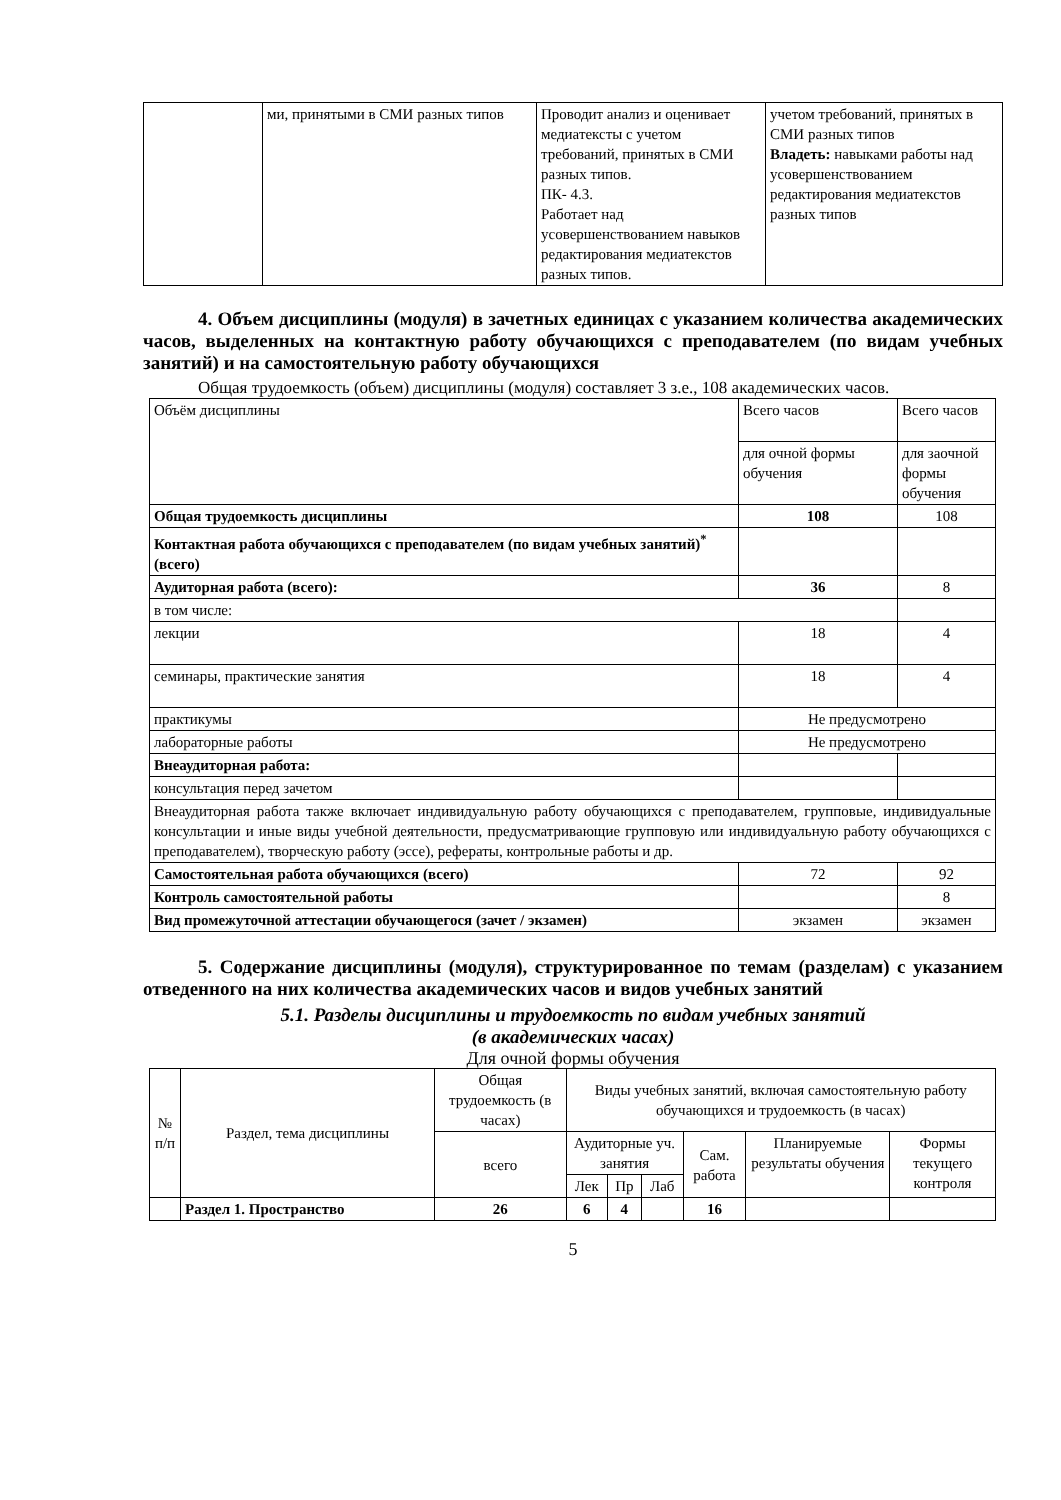| | ми, принятыми в СМИ разных типов | Проводит анализ и оценивает медиатексты с учетом требований, принятых в СМИ разных типов. ПК- 4.3. Работает над усовершенствованием навыков редактирования медиатекстов разных типов. | учетом требований, принятых в СМИ разных типов Владеть: навыками работы над усовершенствованием редактирования медиатекстов разных типов |
4. Объем дисциплины (модуля) в зачетных единицах с указанием количества академических часов, выделенных на контактную работу обучающихся с преподавателем (по видам учебных занятий) и на самостоятельную работу обучающихся
Общая трудоемкость (объем) дисциплины (модуля) составляет 3 з.е., 108 академических часов.
| Объём дисциплины | Всего часов | Всего часов |
| | для очной формы обучения | для заочной формы обучения |
| Общая трудоемкость дисциплины | 108 | 108 |
| Контактная работа обучающихся с преподавателем (по видам учебных занятий)<sup>*</sup> (всего) | | |
| Аудиторная работа (всего): | 36 | 8 |
| в том числе: | | |
| лекции | 18 | 4 |
| семинары, практические занятия | 18 | 4 |
| практикумы | Не предусмотрено | |
| лабораторные работы | Не предусмотрено | |
| Внеаудиторная работа: | | |
| консультация перед зачетом | | |
| Внеаудиторная работа также включает индивидуальную работу обучающихся с преподавателем, групповые, индивидуальные консультации и иные виды учебной деятельности, предусматривающие групповую или индивидуальную работу обучающихся с преподавателем), творческую работу (эссе), рефераты, контрольные работы и др. | | |
| Самостоятельная работа обучающихся (всего) | 72 | 92 |
| Контроль самостоятельной работы | | 8 |
| Вид промежуточной аттестации обучающегося (зачет / экзамен) | экзамен | экзамен |
5. Содержание дисциплины (модуля), структурированное по темам (разделам) с указанием отведенного на них количества академических часов и видов учебных занятий
5.1. Разделы дисциплины и трудоемкость по видам учебных занятий
(в академических часах)
Для очной формы обучения
| № п/п | Раздел, тема дисциплины | Общая трудоемкость (в часах) | Виды учебных занятий, включая самостоятельную работу обучающихся и трудоемкость (в часах) | | | | | |
| | | всего | Аудиторные уч. занятия | | | Сам. работа | Планируемые результаты обучения | Формы текущего контроля |
| | | | Лек | Пр | Лаб | | | |
| | Раздел 1. Пространство | 26 | 6 | 4 | | 16 | | |
5